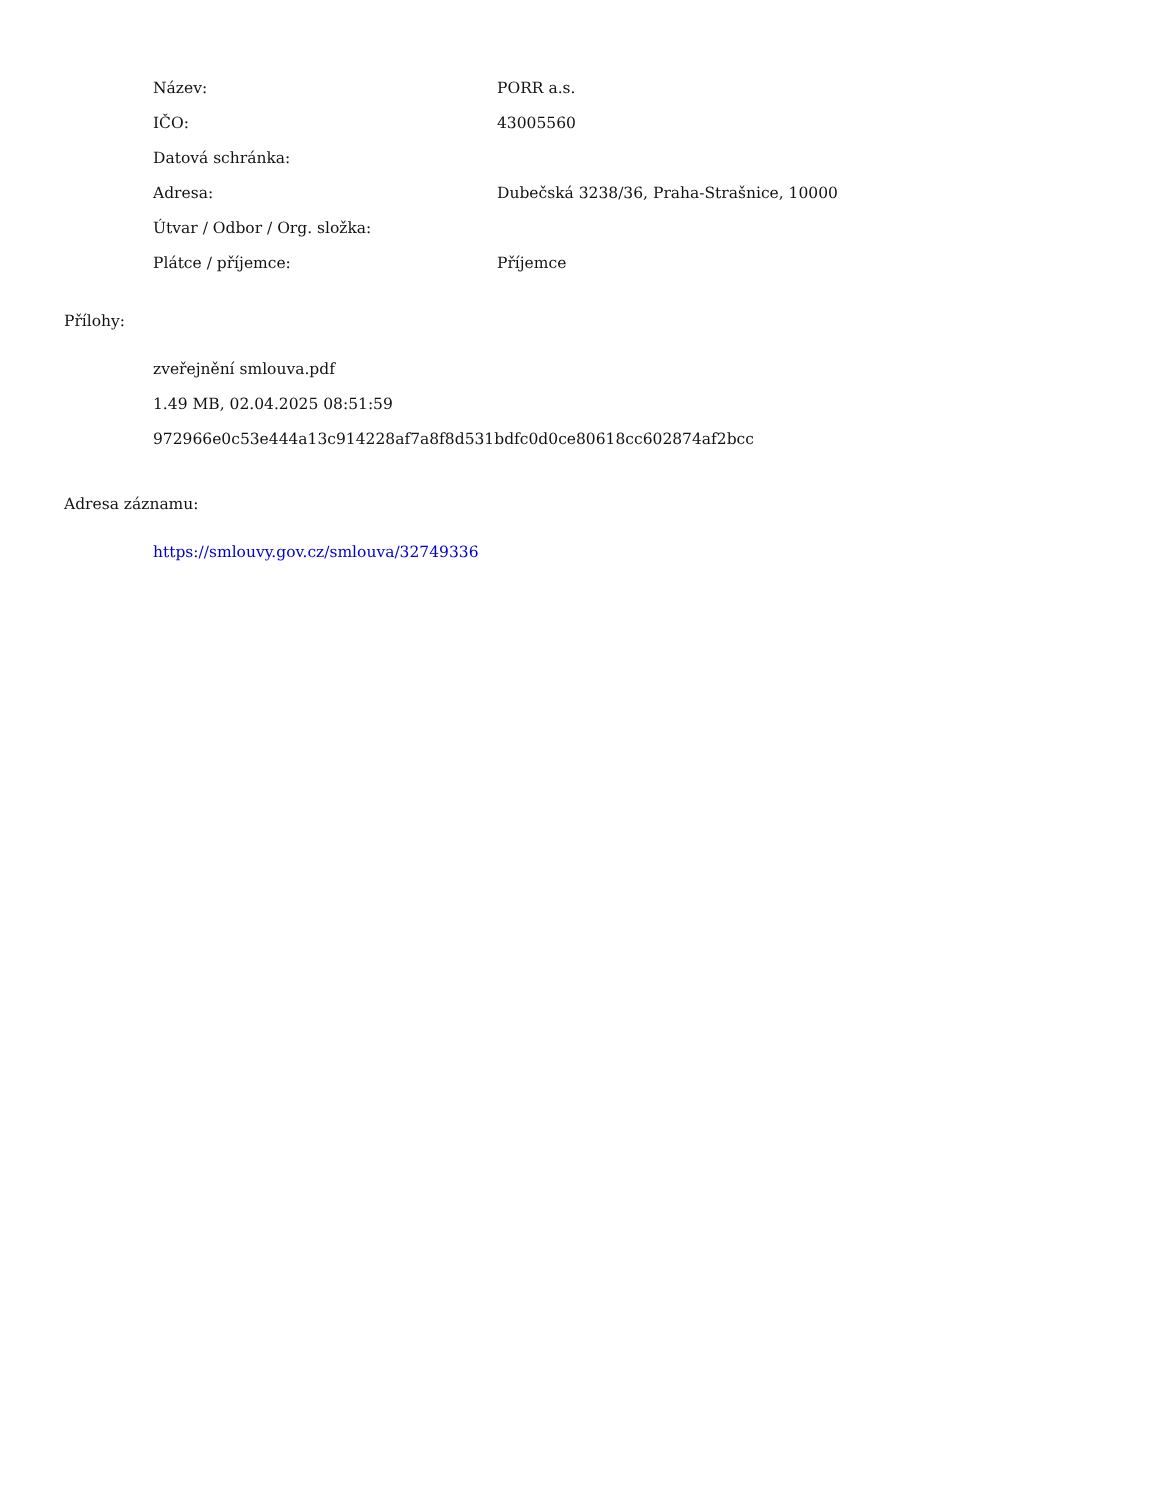| Název: | PORR a.s. |
| IČO: | 43005560 |
| Datová schránka: | |
| Adresa: | Dubečská 3238/36, Praha-Strašnice, 10000 |
| Útvar / Odbor / Org. složka: | |
| Plátce / příjemce: | Příjemce |
Přílohy:
zveřejnění smlouva.pdf
1.49 MB, 02.04.2025 08:51:59
972966e0c53e444a13c914228af7a8f8d531bdfc0d0ce80618cc602874af2bcc
Adresa záznamu:
https://smlouvy.gov.cz/smlouva/32749336